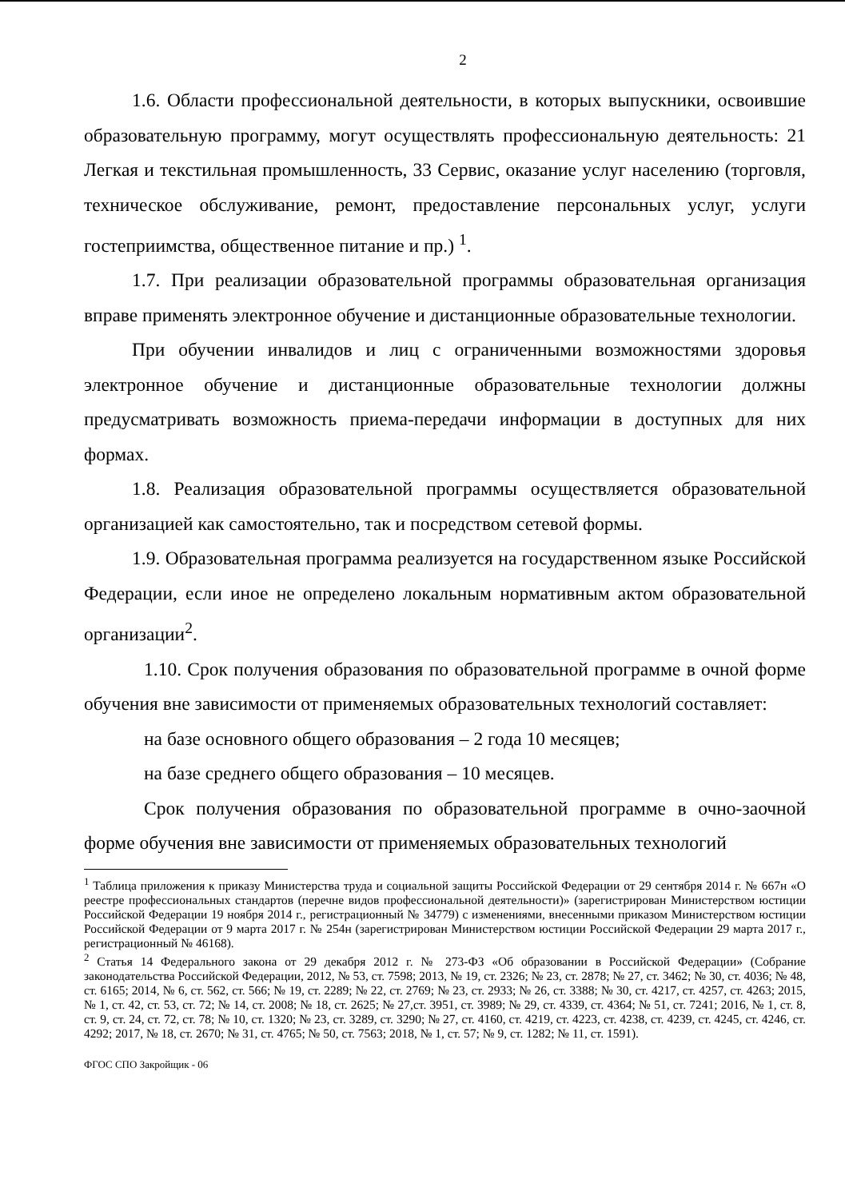2
1.6. Области профессиональной деятельности, в которых выпускники, освоившие образовательную программу, могут осуществлять профессиональную деятельность: 21 Легкая и текстильная промышленность, 33 Сервис, оказание услуг населению (торговля, техническое обслуживание, ремонт, предоставление персональных услуг, услуги гостеприимства, общественное питание и пр.) <sup>1</sup>.
1.7. При реализации образовательной программы образовательная организация вправе применять электронное обучение и дистанционные образовательные технологии.
При обучении инвалидов и лиц с ограниченными возможностями здоровья электронное обучение и дистанционные образовательные технологии должны предусматривать возможность приема-передачи информации в доступных для них формах.
1.8. Реализация образовательной программы осуществляется образовательной организацией как самостоятельно, так и посредством сетевой формы.
1.9. Образовательная программа реализуется на государственном языке Российской Федерации, если иное не определено локальным нормативным актом образовательной организации<sup>2</sup>.
1.10. Срок получения образования по образовательной программе в очной форме обучения вне зависимости от применяемых образовательных технологий составляет:
на базе основного общего образования – 2 года 10 месяцев;
на базе среднего общего образования – 10 месяцев.
Срок получения образования по образовательной программе в очно-заочной форме обучения вне зависимости от применяемых образовательных технологий
<sup>1</sup> Таблица приложения к приказу Министерства труда и социальной защиты Российской Федерации от 29 сентября 2014 г. № 667н «О реестре профессиональных стандартов (перечне видов профессиональной деятельности)» (зарегистрирован Министерством юстиции Российской Федерации 19 ноября 2014 г., регистрационный № 34779) с изменениями, внесенными приказом Министерством юстиции Российской Федерации от 9 марта 2017 г. № 254н (зарегистрирован Министерством юстиции Российской Федерации 29 марта 2017 г., регистрационный № 46168).
<sup>2</sup> Статья 14 Федерального закона от 29 декабря 2012 г. № 273-ФЗ «Об образовании в Российской Федерации» (Собрание законодательства Российской Федерации, 2012, № 53, ст. 7598; 2013, № 19, ст. 2326; № 23, ст. 2878; № 27, ст. 3462; № 30, ст. 4036; № 48, ст. 6165; 2014, № 6, ст. 562, ст. 566; № 19, ст. 2289; № 22, ст. 2769; № 23, ст. 2933; № 26, ст. 3388; № 30, ст. 4217, ст. 4257, ст. 4263; 2015, № 1, ст. 42, ст. 53, ст. 72; № 14, ст. 2008; № 18, ст. 2625; № 27,ст. 3951, ст. 3989; № 29, ст. 4339, ст. 4364; № 51, ст. 7241; 2016, № 1, ст. 8, ст. 9, ст. 24, ст. 72, ст. 78; № 10, ст. 1320; № 23, ст. 3289, ст. 3290; № 27, ст. 4160, ст. 4219, ст. 4223, ст. 4238, ст. 4239, ст. 4245, ст. 4246, ст. 4292; 2017, № 18, ст. 2670; № 31, ст. 4765; № 50, ст. 7563; 2018, № 1, ст. 57; № 9, ст. 1282; № 11, ст. 1591).
ФГОС СПО Закройщик - 06